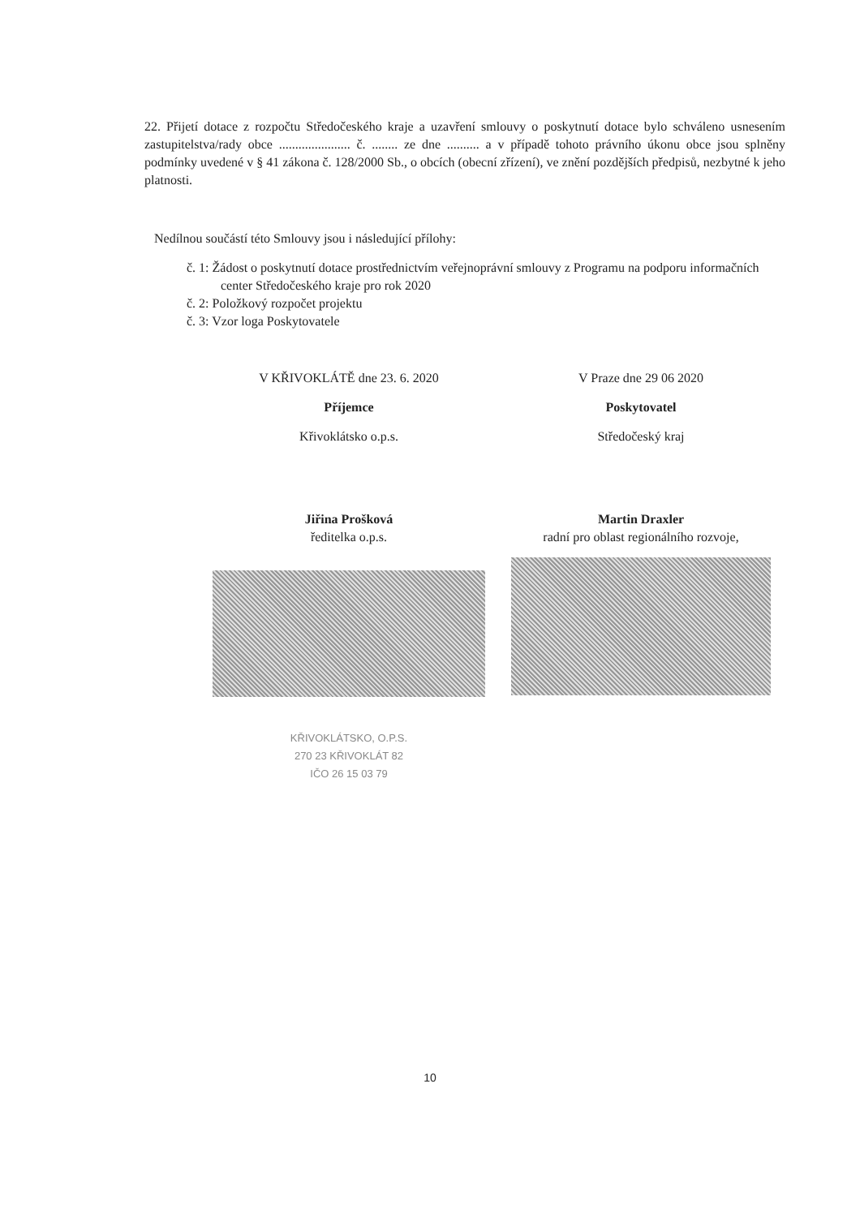22. Přijetí dotace z rozpočtu Středočeského kraje a uzavření smlouvy o poskytnutí dotace bylo schváleno usnesením zastupitelstva/rady obce ...................... č. ........ ze dne .......... a v případě tohoto právního úkonu obce jsou splněny podmínky uvedené v § 41 zákona č. 128/2000 Sb., o obcích (obecní zřízení), ve znění pozdějších předpisů, nezbytné k jeho platnosti.
Nedílnou součástí této Smlouvy jsou i následující přílohy:
č. 1: Žádost o poskytnutí dotace prostřednictvím veřejnoprávní smlouvy z Programu na podporu informačních center Středočeského kraje pro rok 2020
č. 2: Položkový rozpočet projektu
č. 3: Vzor loga Poskytovatele
V KŘIVOKLÁTĚ dne 23. 6. 2020
Příjemce
Křivoklátsko o.p.s.
Jiřina Prošková
ředitelka o.p.s.
KŘIVOKLÁTSKO, O.P.S.
270 23 KŘIVOKLÁT 82
IČO 26 15 03 79
V Praze dne 29 06 2020
Poskytovatel
Středočeský kraj
Martin Draxler
radní pro oblast regionálního rozvoje,
10